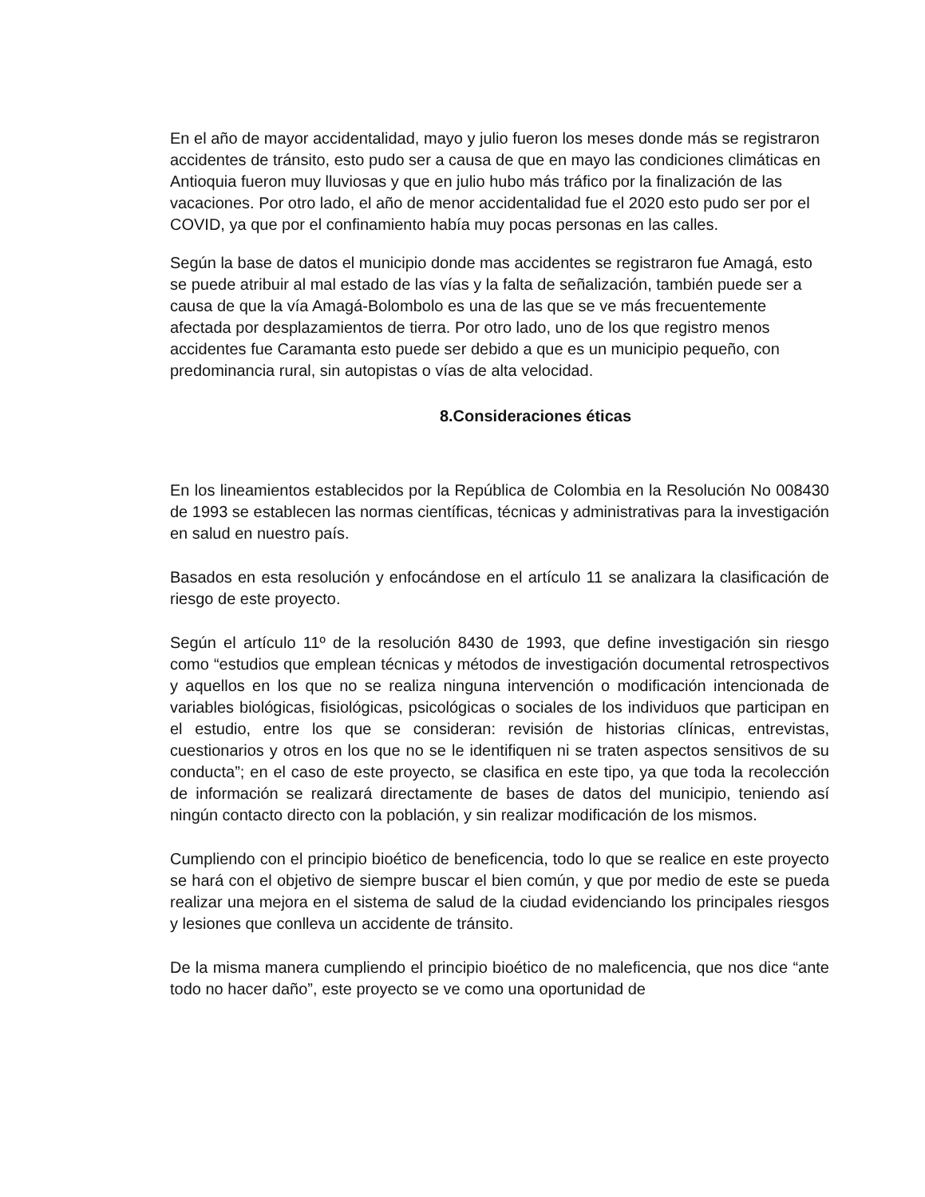En el año de mayor accidentalidad, mayo y julio fueron los meses donde más se registraron accidentes de tránsito, esto pudo ser a causa de que en mayo las condiciones climáticas en Antioquia fueron muy lluviosas y que en julio hubo más tráfico por la finalización de las vacaciones. Por otro lado, el año de menor accidentalidad fue el 2020 esto pudo ser por el COVID, ya que por el confinamiento había muy pocas personas en las calles.
Según la base de datos el municipio donde mas accidentes se registraron fue Amagá, esto se puede atribuir al mal estado de las vías y la falta de señalización, también puede ser a causa de que la vía Amagá-Bolombolo es una de las que se ve más frecuentemente afectada por desplazamientos de tierra. Por otro lado, uno de los que registro menos accidentes fue Caramanta esto puede ser debido a que es un municipio pequeño, con predominancia rural, sin autopistas o vías de alta velocidad.
8.Consideraciones éticas
En los lineamientos establecidos por la República de Colombia en la Resolución No 008430 de 1993 se establecen las normas científicas, técnicas y administrativas para la investigación en salud en nuestro país.
Basados en esta resolución y enfocándose en el artículo 11 se analizara la clasificación de riesgo de este proyecto.
Según el artículo 11º de la resolución 8430 de 1993, que define investigación sin riesgo como “estudios que emplean técnicas y métodos de investigación documental retrospectivos y aquellos en los que no se realiza ninguna intervención o modificación intencionada de variables biológicas, fisiológicas, psicológicas o sociales de los individuos que participan en el estudio, entre los que se consideran: revisión de historias clínicas, entrevistas, cuestionarios y otros en los que no se le identifiquen ni se traten aspectos sensitivos de su conducta”; en el caso de este proyecto, se clasifica en este tipo, ya que toda la recolección de información se realizará directamente de bases de datos del municipio, teniendo así ningún contacto directo con la población, y sin realizar modificación de los mismos.
Cumpliendo con el principio bioético de beneficencia, todo lo que se realice en este proyecto se hará con el objetivo de siempre buscar el bien común, y que por medio de este se pueda realizar una mejora en el sistema de salud de la ciudad evidenciando los principales riesgos y lesiones que conlleva un accidente de tránsito.
De la misma manera cumpliendo el principio bioético de no maleficencia, que nos dice “ante todo no hacer daño”, este proyecto se ve como una oportunidad de